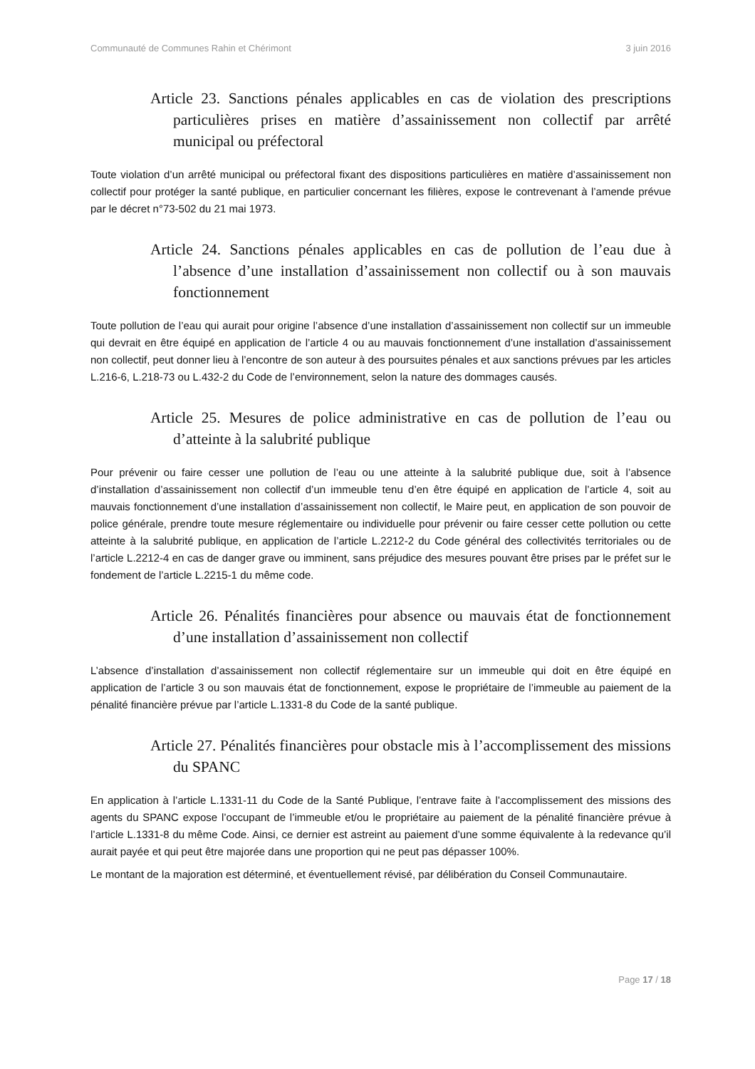Communauté de Communes Rahin et Chérimont 3 juin 2016
Article 23. Sanctions pénales applicables en cas de violation des prescriptions particulières prises en matière d’assainissement non collectif par arrêté municipal ou préfectoral
Toute violation d’un arrêté municipal ou préfectoral fixant des dispositions particulières en matière d’assainissement non collectif pour protéger la santé publique, en particulier concernant les filières, expose le contrevenant à l’amende prévue par le décret n°73-502 du 21 mai 1973.
Article 24. Sanctions pénales applicables en cas de pollution de l’eau due à l’absence d’une installation d’assainissement non collectif ou à son mauvais fonctionnement
Toute pollution de l’eau qui aurait pour origine l’absence d’une installation d’assainissement non collectif sur un immeuble qui devrait en être équipé en application de l’article 4 ou au mauvais fonctionnement d’une installation d’assainissement non collectif, peut donner lieu à l’encontre de son auteur à des poursuites pénales et aux sanctions prévues par les articles L.216-6, L.218-73 ou L.432-2 du Code de l’environnement, selon la nature des dommages causés.
Article 25. Mesures de police administrative en cas de pollution de l’eau ou d’atteinte à la salubrité publique
Pour prévenir ou faire cesser une pollution de l’eau ou une atteinte à la salubrité publique due, soit à l’absence d’installation d’assainissement non collectif d’un immeuble tenu d’en être équipé en application de l’article 4, soit au mauvais fonctionnement d’une installation d’assainissement non collectif, le Maire peut, en application de son pouvoir de police générale, prendre toute mesure réglementaire ou individuelle pour prévenir ou faire cesser cette pollution ou cette atteinte à la salubrité publique, en application de l’article L.2212-2 du Code général des collectivités territoriales ou de l’article L.2212-4 en cas de danger grave ou imminent, sans préjudice des mesures pouvant être prises par le préfet sur le fondement de l’article L.2215-1 du même code.
Article 26. Pénalités financières pour absence ou mauvais état de fonctionnement d’une installation d’assainissement non collectif
L’absence d’installation d’assainissement non collectif réglementaire sur un immeuble qui doit en être équipé en application de l’article 3 ou son mauvais état de fonctionnement, expose le propriétaire de l’immeuble au paiement de la pénalité financière prévue par l’article L.1331-8 du Code de la santé publique.
Article 27. Pénalités financières pour obstacle mis à l’accomplissement des missions du SPANC
En application à l’article L.1331-11 du Code de la Santé Publique, l’entrave faite à l’accomplissement des missions des agents du SPANC expose l’occupant de l’immeuble et/ou le propriétaire au paiement de la pénalité financière prévue à l’article L.1331-8 du même Code. Ainsi, ce dernier est astreint au paiement d’une somme équivalente à la redevance qu’il aurait payée et qui peut être majorée dans une proportion qui ne peut pas dépasser 100%.
Le montant de la majoration est déterminé, et éventuellement révisé, par délibération du Conseil Communautaire.
Page 17 / 18